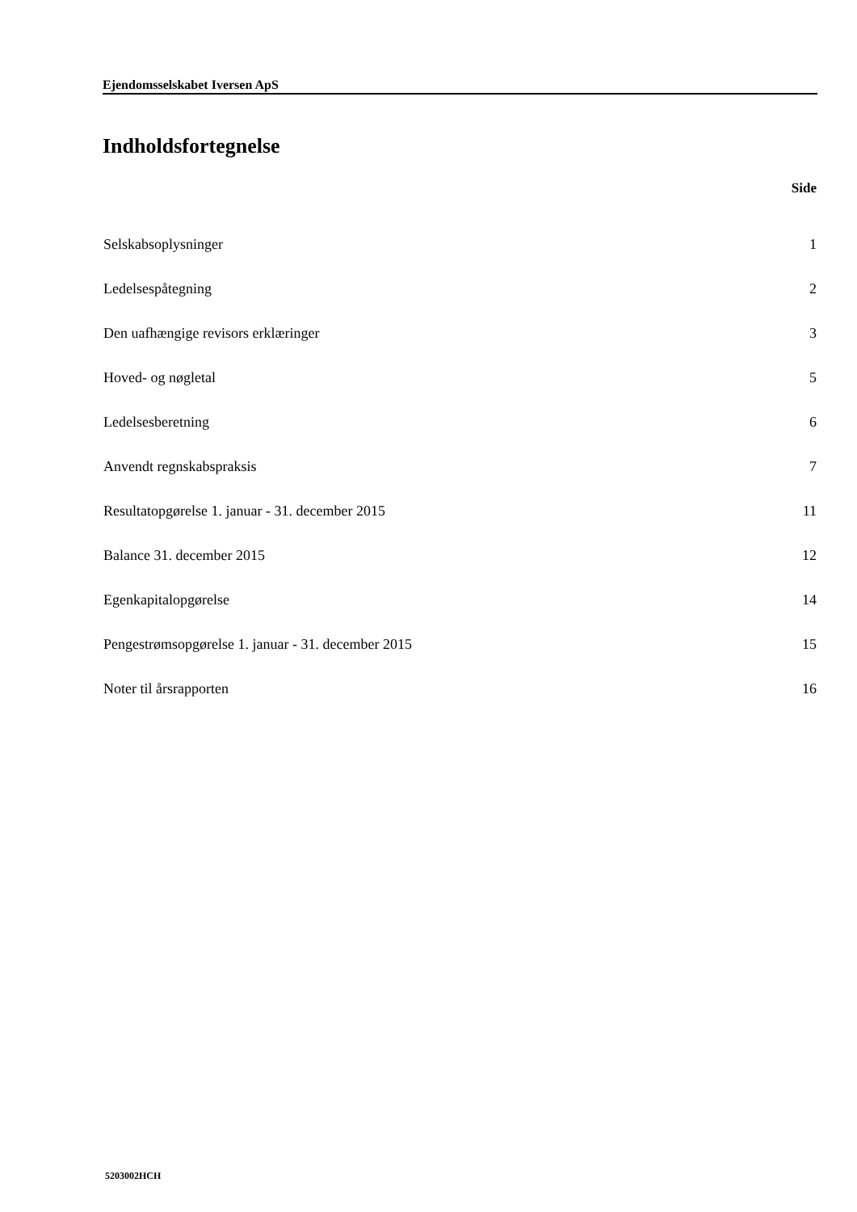Ejendomsselskabet Iversen ApS
Indholdsfortegnelse
| | Side |
| --- | --- |
| Selskabsoplysninger | 1 |
| Ledelsespåtegning | 2 |
| Den uafhængige revisors erklæringer | 3 |
| Hoved- og nøgletal | 5 |
| Ledelsesberetning | 6 |
| Anvendt regnskabspraksis | 7 |
| Resultatopgørelse 1. januar - 31. december 2015 | 11 |
| Balance 31. december 2015 | 12 |
| Egenkapitalopgørelse | 14 |
| Pengestrømsopgørelse 1. januar - 31. december 2015 | 15 |
| Noter til årsrapporten | 16 |
5203002HCH